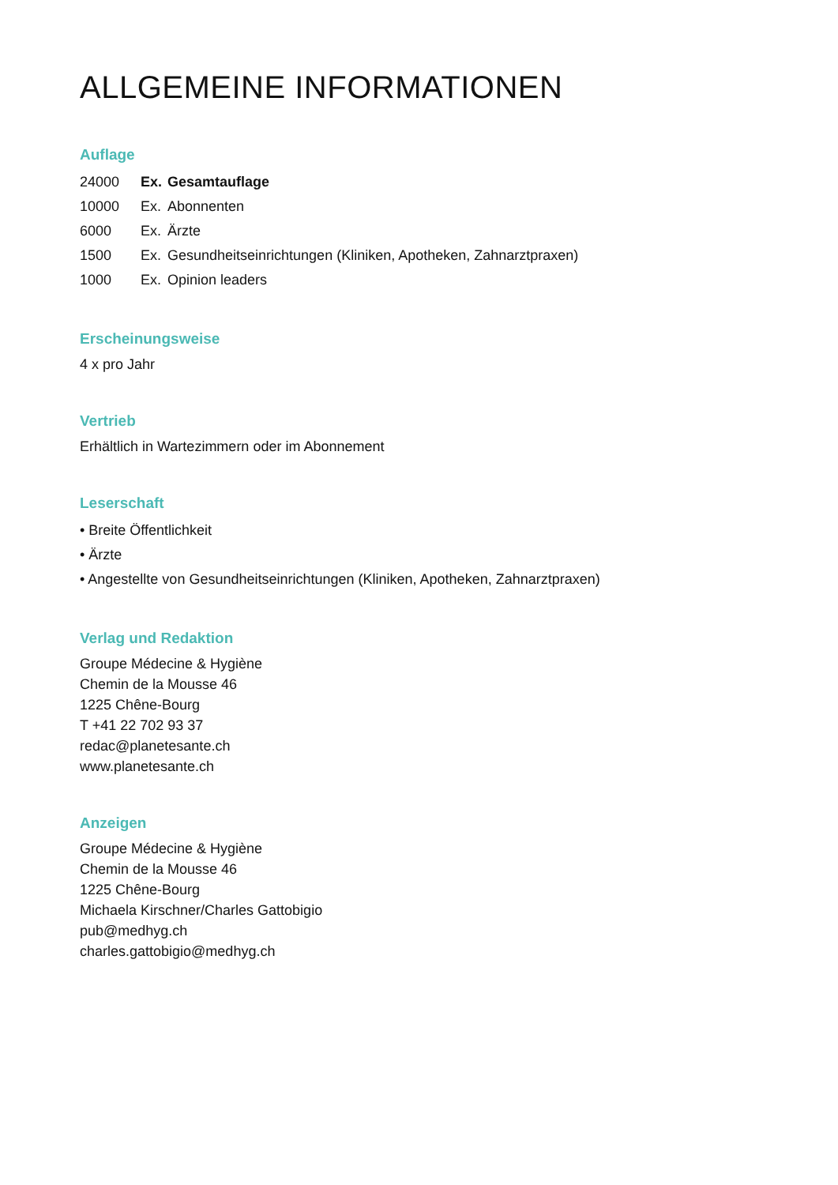ALLGEMEINE INFORMATIONEN
Auflage
| 24000 | Ex. | Gesamtauflage |
| 10000 | Ex. | Abonnenten |
| 6000 | Ex. | Ärzte |
| 1500 | Ex. | Gesundheitseinrichtungen (Kliniken, Apotheken, Zahnarztpraxen) |
| 1000 | Ex. | Opinion leaders |
Erscheinungsweise
4 x pro Jahr
Vertrieb
Erhältlich in Wartezimmern oder im Abonnement
Leserschaft
• Breite Öffentlichkeit
• Ärzte
• Angestellte von Gesundheitseinrichtungen (Kliniken, Apotheken, Zahnarztpraxen)
Verlag und Redaktion
Groupe Médecine & Hygiène
Chemin de la Mousse 46
1225 Chêne-Bourg
T +41 22 702 93 37
redac@planetesante.ch
www.planetesante.ch
Anzeigen
Groupe Médecine & Hygiène
Chemin de la Mousse 46
1225 Chêne-Bourg
Michaela Kirschner/Charles Gattobigio
pub@medhyg.ch
charles.gattobigio@medhyg.ch